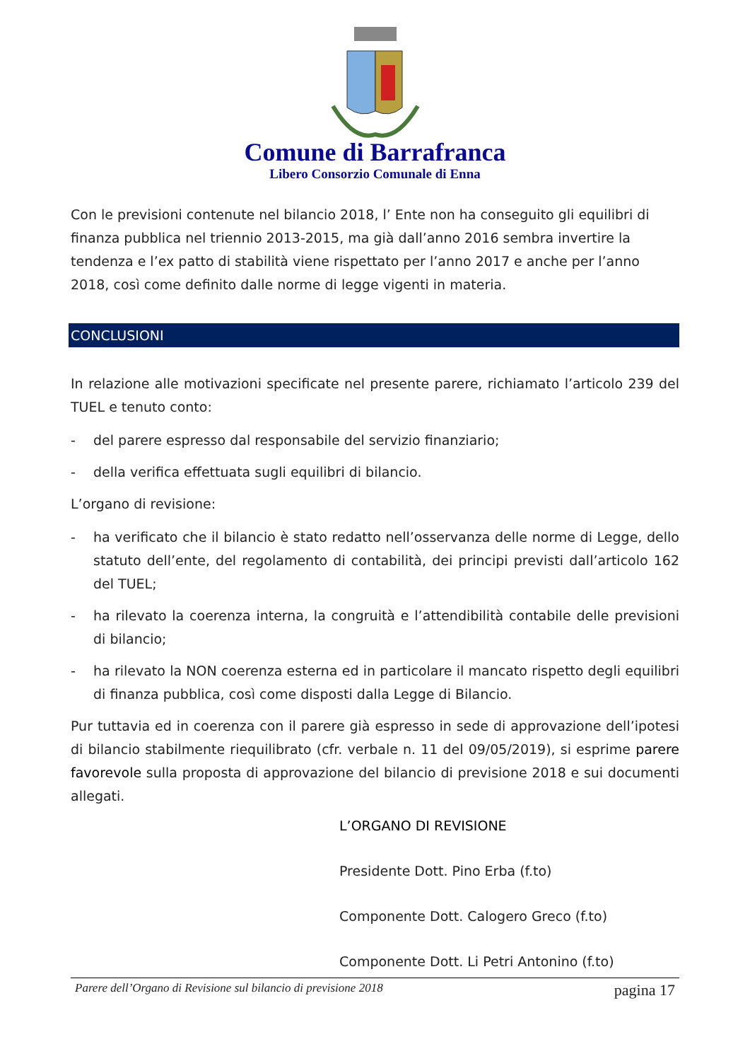Comune di Barrafranca
Libero Consorzio Comunale di Enna
Con le previsioni contenute nel bilancio 2018, l’ Ente non ha conseguito gli equilibri di finanza pubblica nel triennio 2013-2015, ma già dall’anno 2016 sembra invertire la tendenza e l’ex patto di stabilità viene rispettato per l’anno 2017 e anche per l’anno 2018, così come definito dalle norme di legge vigenti in materia.
CONCLUSIONI
In relazione alle motivazioni specificate nel presente parere, richiamato l’articolo 239 del TUEL e tenuto conto:
- del parere espresso dal responsabile del servizio finanziario;
- della verifica effettuata sugli equilibri di bilancio.
L’organo di revisione:
- ha verificato che il bilancio è stato redatto nell’osservanza delle norme di Legge, dello statuto dell’ente, del regolamento di contabilità, dei principi previsti dall’articolo 162 del TUEL;
- ha rilevato la coerenza interna, la congruità e l’attendibilità contabile delle previsioni di bilancio;
- ha rilevato la NON coerenza esterna ed in particolare il mancato rispetto degli equilibri di finanza pubblica, così come disposti dalla Legge di Bilancio.
Pur tuttavia ed in coerenza con il parere già espresso in sede di approvazione dell’ipotesi di bilancio stabilmente riequilibrato (cfr. verbale n. 11 del 09/05/2019), si esprime parere favorevole sulla proposta di approvazione del bilancio di previsione 2018 e sui documenti allegati.
L’ORGANO DI REVISIONE
Presidente Dott. Pino Erba (f.to)
Componente Dott. Calogero Greco (f.to)
Componente Dott. Li Petri Antonino (f.to)
Parere dell’Organo di Revisione sul bilancio di previsione 2018 pagina 17